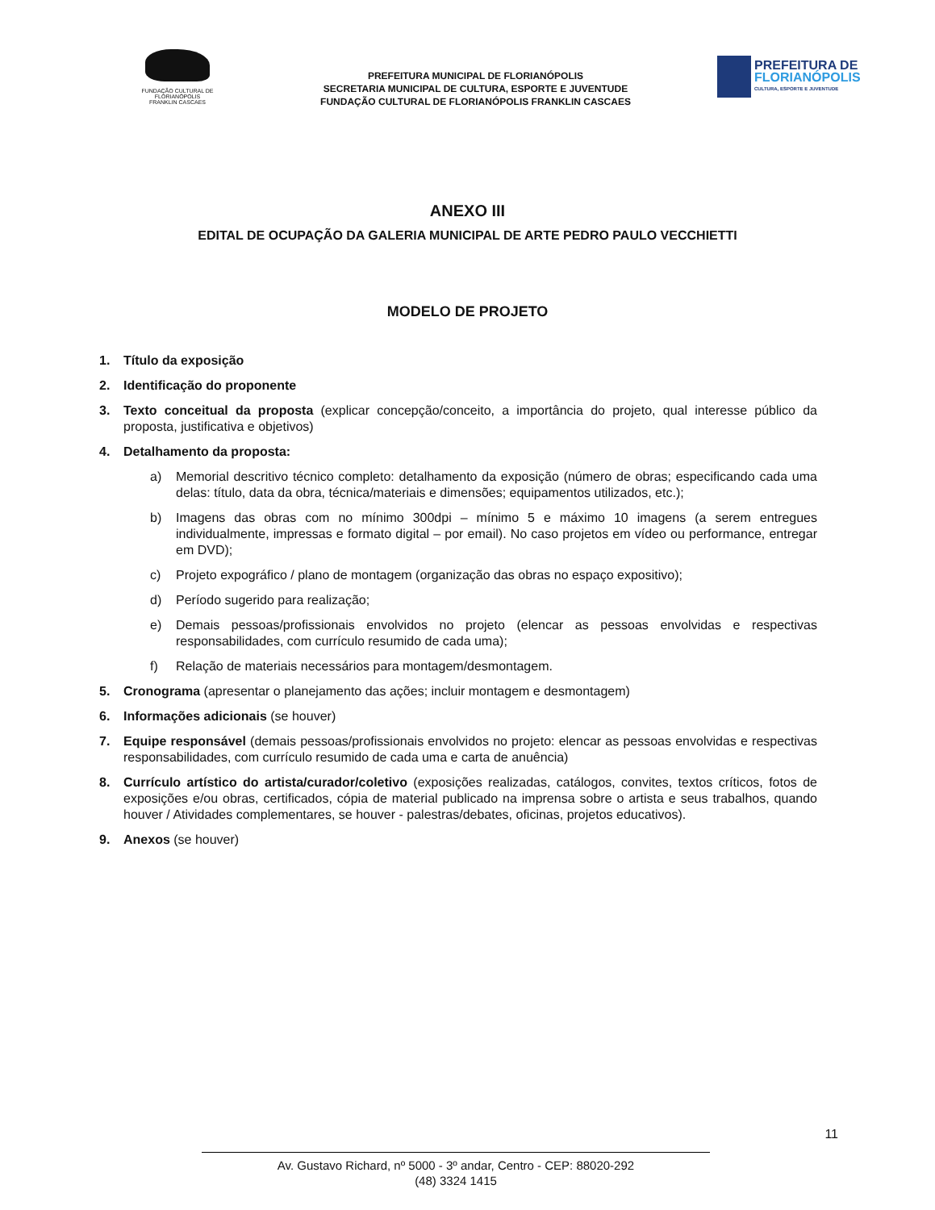FUNDAÇÃO CULTURAL DE FLORIANÓPOLIS
FRANKLIN CASCAES
PREFEITURA MUNICIPAL DE FLORIANÓPOLIS
SECRETARIA MUNICIPAL DE CULTURA, ESPORTE E JUVENTUDE
FUNDAÇÃO CULTURAL DE FLORIANÓPOLIS FRANKLIN CASCAES
PREFEITURA DE
FLORIANÓPOLIS
CULTURA, ESPORTE E JUVENTUDE
ANEXO III
EDITAL DE OCUPAÇÃO DA GALERIA MUNICIPAL DE ARTE PEDRO PAULO VECCHIETTI
MODELO DE PROJETO
1. Título da exposição
2. Identificação do proponente
3. Texto conceitual da proposta (explicar concepção/conceito, a importância do projeto, qual interesse público da proposta, justificativa e objetivos)
4. Detalhamento da proposta:
a) Memorial descritivo técnico completo: detalhamento da exposição (número de obras; especificando cada uma delas: título, data da obra, técnica/materiais e dimensões; equipamentos utilizados, etc.);
b) Imagens das obras com no mínimo 300dpi – mínimo 5 e máximo 10 imagens (a serem entregues individualmente, impressas e formato digital – por email). No caso projetos em vídeo ou performance, entregar em DVD);
c) Projeto expográfico / plano de montagem (organização das obras no espaço expositivo);
d) Período sugerido para realização;
e) Demais pessoas/profissionais envolvidos no projeto (elencar as pessoas envolvidas e respectivas responsabilidades, com currículo resumido de cada uma);
f) Relação de materiais necessários para montagem/desmontagem.
5. Cronograma (apresentar o planejamento das ações; incluir montagem e desmontagem)
6. Informações adicionais (se houver)
7. Equipe responsável (demais pessoas/profissionais envolvidos no projeto: elencar as pessoas envolvidas e respectivas responsabilidades, com currículo resumido de cada uma e carta de anuência)
8. Currículo artístico do artista/curador/coletivo (exposições realizadas, catálogos, convites, textos críticos, fotos de exposições e/ou obras, certificados, cópia de material publicado na imprensa sobre o artista e seus trabalhos, quando houver / Atividades complementares, se houver - palestras/debates, oficinas, projetos educativos).
9. Anexos (se houver)
11
Av. Gustavo Richard, nº 5000 - 3º andar, Centro - CEP: 88020-292
(48) 3324 1415